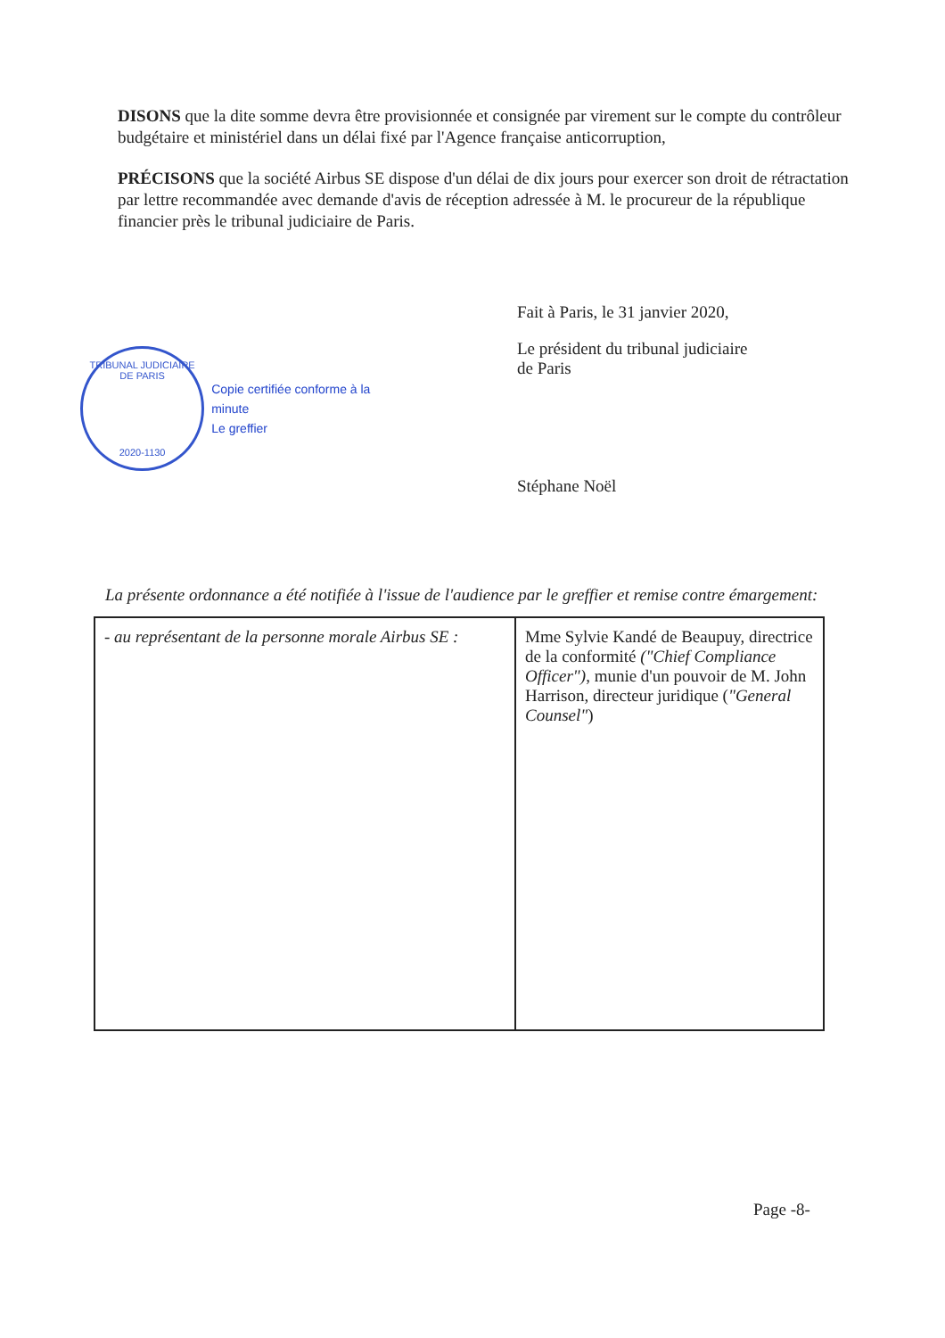DISONS que la dite somme devra être provisionnée et consignée par virement sur le compte du contrôleur budgétaire et ministériel dans un délai fixé par l'Agence française anticorruption,
PRÉCISONS que la société Airbus SE dispose d'un délai de dix jours pour exercer son droit de rétractation par lettre recommandée avec demande d'avis de réception adressée à M. le procureur de la république financier près le tribunal judiciaire de Paris.
TRIBUNAL JUDICIAIRE DE PARIS
2020-1130
Copie certifiée conforme à la minute
Le greffier
Fait à Paris, le 31 janvier 2020,
Le président du tribunal judiciaire
de Paris
Stéphane Noël
La présente ordonnance a été notifiée à l'issue de l'audience par le greffier et remise contre émargement:
| - au représentant de la personne morale Airbus SE : | Mme Sylvie Kandé de Beaupuy, directrice de la conformité ("Chief Compliance Officer") , munie d'un pouvoir de M. John Harrison, directeur juridique ( "General Counsel" ) |
Page -8-